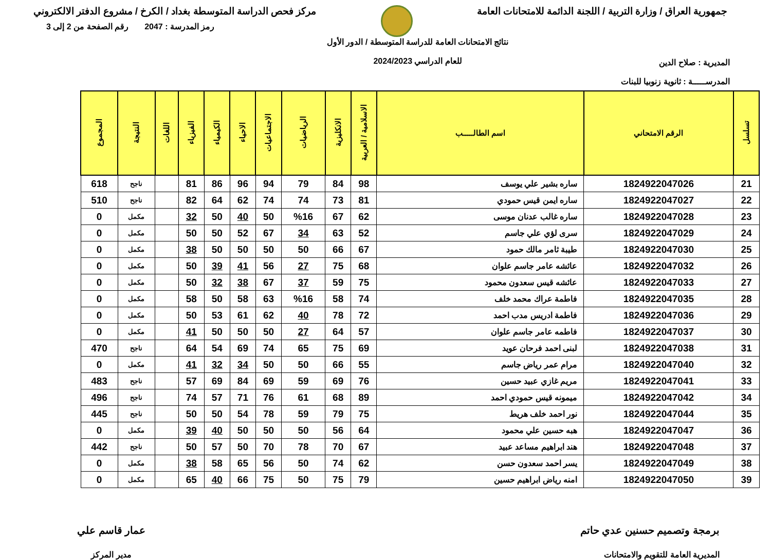جمهورية العراق / وزارة التربية / اللجنة الدائمة للامتحانات العامة
مركز فحص الدراسة المتوسطة بغداد / الكرخ / مشروع الدفتر الالكتروني
المديرية : صلاح الدين
المدرســـــة : ثانوية زنوبيا للبنات
نتائج الامتحانات العامة للدراسة المتوسطة / الدور الأول
للعام الدراسي 2024/2023
رمز المدرسة : 2047 رقم الصفحة من 2 إلى 3
| تسلسل | الرقم الامتحاني | اسم الطالـــــب | الاسلامية / العربية | الانكليزية | الرياضيات | الاجتماعيات | الاحياء | الكيمياء | الفيزياء | اللغات | النتيجة | المجموع |
| --- | --- | --- | --- | --- | --- | --- | --- | --- | --- | --- | --- | --- |
| 21 | 1824922047026 | ساره بشير علي يوسف | 98 | 84 | 79 | 94 | 96 | 86 | 81 | | ناجح | 618 |
| 22 | 1824922047027 | ساره ايمن قيس حمودي | 81 | 73 | 74 | 74 | 62 | 64 | 82 | | ناجح | 510 |
| 23 | 1824922047028 | ساره غالب عدنان موسى | 62 | 67 | %16 | 50 | 40 | 50 | 32 | | مكمل | 0 |
| 24 | 1824922047029 | سرى لؤي علي جاسم | 52 | 63 | 34 | 67 | 52 | 50 | 50 | | مكمل | 0 |
| 25 | 1824922047030 | طيبة ثامر مالك حمود | 67 | 66 | 50 | 50 | 50 | 50 | 38 | | مكمل | 0 |
| 26 | 1824922047032 | عائشه عامر جاسم علوان | 68 | 75 | 27 | 56 | 41 | 39 | 50 | | مكمل | 0 |
| 27 | 1824922047033 | عائشه قيس سعدون محمود | 75 | 59 | 37 | 67 | 38 | 32 | 50 | | مكمل | 0 |
| 28 | 1824922047035 | فاطمة عراك محمد خلف | 74 | 58 | %16 | 63 | 58 | 50 | 58 | | مكمل | 0 |
| 29 | 1824922047036 | فاطمة ادريس مدب احمد | 72 | 78 | 40 | 62 | 61 | 53 | 50 | | مكمل | 0 |
| 30 | 1824922047037 | فاطمه عامر جاسم علوان | 57 | 64 | 27 | 50 | 50 | 50 | 41 | | مكمل | 0 |
| 31 | 1824922047038 | لبنى احمد فرحان عويد | 69 | 75 | 65 | 74 | 69 | 54 | 64 | | ناجح | 470 |
| 32 | 1824922047040 | مرام عمر رياض جاسم | 55 | 66 | 50 | 50 | 34 | 32 | 41 | | مكمل | 0 |
| 33 | 1824922047041 | مريم غازي عبيد حسين | 76 | 69 | 59 | 69 | 84 | 69 | 57 | | ناجح | 483 |
| 34 | 1824922047042 | ميمونه قيس حمودي احمد | 89 | 68 | 61 | 76 | 71 | 57 | 74 | | ناجح | 496 |
| 35 | 1824922047044 | نور احمد خلف هريط | 75 | 79 | 59 | 78 | 54 | 50 | 50 | | ناجح | 445 |
| 36 | 1824922047047 | هبه حسين علي محمود | 64 | 56 | 50 | 50 | 50 | 40 | 39 | | مكمل | 0 |
| 37 | 1824922047048 | هند ابراهيم مساعد عبيد | 67 | 70 | 78 | 70 | 50 | 57 | 50 | | ناجح | 442 |
| 38 | 1824922047049 | يسر احمد سعدون حسن | 62 | 74 | 50 | 56 | 65 | 58 | 38 | | مكمل | 0 |
| 39 | 1824922047050 | امنه رياض ابراهيم حسين | 79 | 75 | 50 | 75 | 66 | 40 | 65 | | مكمل | 0 |
برمجة وتصميم حسنين عدي حاتم
المديرية العامة للتقويم والامتحانات
عمار قاسم علي
مدير المركز